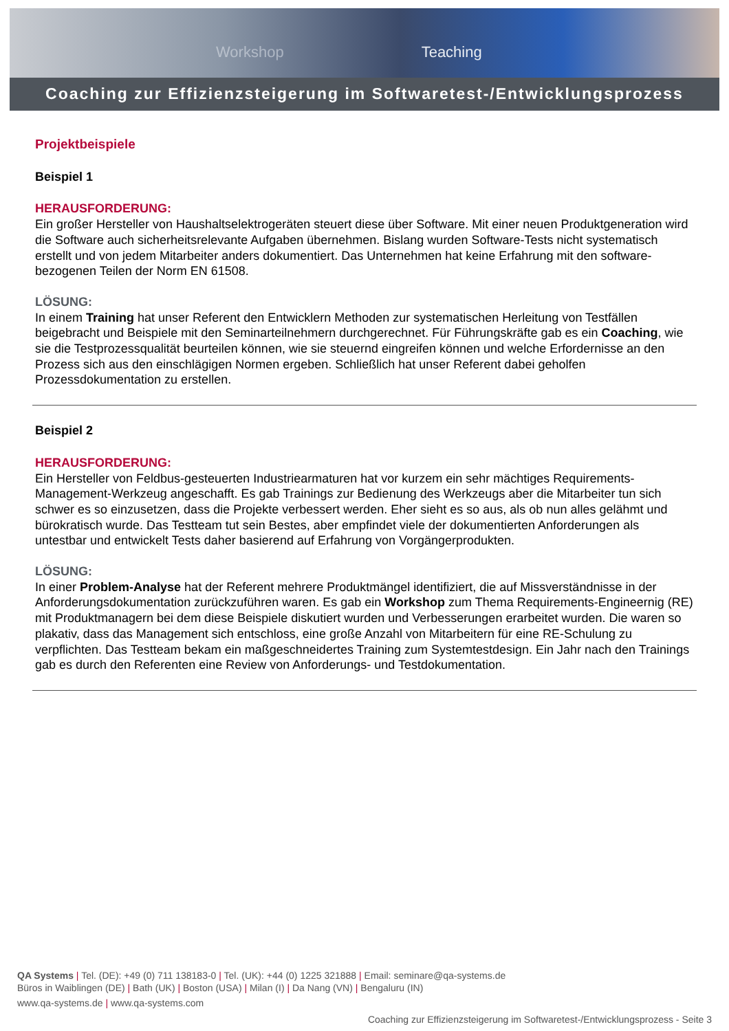Workshop Teaching
Coaching zur Effizienzsteigerung im Softwaretest-/Entwicklungsprozess
Projektbeispiele
Beispiel 1
HERAUSFORDERUNG:
Ein großer Hersteller von Haushaltselektrogeräten steuert diese über Software. Mit einer neuen Produktgeneration wird die Software auch sicherheitsrelevante Aufgaben übernehmen. Bislang wurden Software-Tests nicht systematisch erstellt und von jedem Mitarbeiter anders dokumentiert. Das Unternehmen hat keine Erfahrung mit den software-bezogenen Teilen der Norm EN 61508.
LÖSUNG:
In einem Training hat unser Referent den Entwicklern Methoden zur systematischen Herleitung von Testfällen beigebracht und Beispiele mit den Seminarteilnehmern durchgerechnet. Für Führungskräfte gab es ein Coaching, wie sie die Testprozessqualität beurteilen können, wie sie steuernd eingreifen können und welche Erfordernisse an den Prozess sich aus den einschlägigen Normen ergeben. Schließlich hat unser Referent dabei geholfen Prozessdokumentation zu erstellen.
Beispiel 2
HERAUSFORDERUNG:
Ein Hersteller von Feldbus-gesteuerten Industriearmaturen hat vor kurzem ein sehr mächtiges Requirements-Management-Werkzeug angeschafft. Es gab Trainings zur Bedienung des Werkzeugs aber die Mitarbeiter tun sich schwer es so einzusetzen, dass die Projekte verbessert werden. Eher sieht es so aus, als ob nun alles gelähmt und bürokratisch wurde. Das Testteam tut sein Bestes, aber empfindet viele der dokumentierten Anforderungen als untestbar und entwickelt Tests daher basierend auf Erfahrung von Vorgängerprodukten.
LÖSUNG:
In einer Problem-Analyse hat der Referent mehrere Produktmängel identifiziert, die auf Missverständnisse in der Anforderungsdokumentation zurückzuführen waren. Es gab ein Workshop zum Thema Requirements-Engineernig (RE) mit Produktmanagern bei dem diese Beispiele diskutiert wurden und Verbesserungen erarbeitet wurden. Die waren so plakativ, dass das Management sich entschloss, eine große Anzahl von Mitarbeitern für eine RE-Schulung zu verpflichten. Das Testteam bekam ein maßgeschneidertes Training zum Systemtestdesign. Ein Jahr nach den Trainings gab es durch den Referenten eine Review von Anforderungs- und Testdokumentation.
QA Systems | Tel. (DE): +49 (0) 711 138183-0 | Tel. (UK): +44 (0) 1225 321888 | Email: seminare@qa-systems.de
Büros in Waiblingen (DE) | Bath (UK) | Boston (USA) | Milan (I) | Da Nang (VN) | Bengaluru (IN)
www.qa-systems.de | www.qa-systems.com
Coaching zur Effizienzsteigerung im Softwaretest-/Entwicklungsprozess - Seite 3